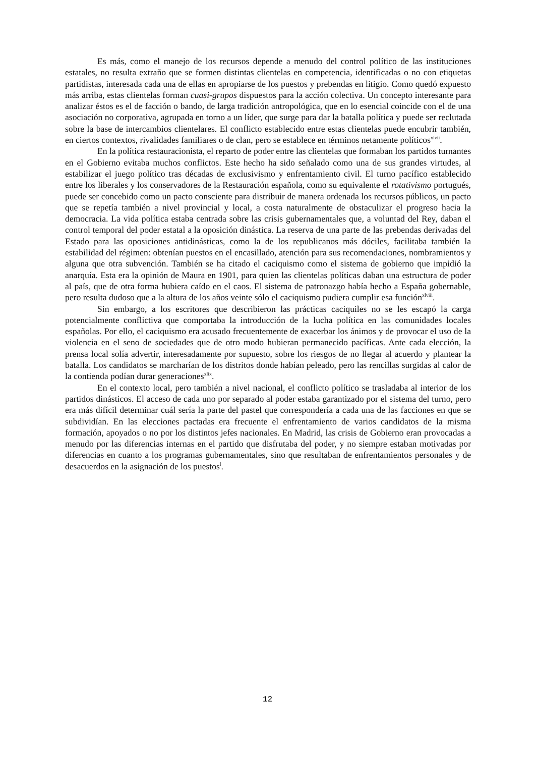Es más, como el manejo de los recursos depende a menudo del control político de las instituciones estatales, no resulta extraño que se formen distintas clientelas en competencia, identificadas o no con etiquetas partidistas, interesada cada una de ellas en apropiarse de los puestos y prebendas en litigio. Como quedó expuesto más arriba, estas clientelas forman cuasi-grupos dispuestos para la acción colectiva. Un concepto interesante para analizar éstos es el de facción o bando, de larga tradición antropológica, que en lo esencial coincide con el de una asociación no corporativa, agrupada en torno a un líder, que surge para dar la batalla política y puede ser reclutada sobre la base de intercambios clientelares. El conflicto establecido entre estas clientelas puede encubrir también, en ciertos contextos, rivalidades familiares o de clan, pero se establece en términos netamente políticos<sup>xlvii</sup>.
En la política restauracionista, el reparto de poder entre las clientelas que formaban los partidos turnantes en el Gobierno evitaba muchos conflictos. Este hecho ha sido señalado como una de sus grandes virtudes, al estabilizar el juego político tras décadas de exclusivismo y enfrentamiento civil. El turno pacífico establecido entre los liberales y los conservadores de la Restauración española, como su equivalente el rotativismo portugués, puede ser concebido como un pacto consciente para distribuir de manera ordenada los recursos públicos, un pacto que se repetía también a nivel provincial y local, a costa naturalmente de obstaculizar el progreso hacia la democracia. La vida política estaba centrada sobre las crisis gubernamentales que, a voluntad del Rey, daban el control temporal del poder estatal a la oposición dinástica. La reserva de una parte de las prebendas derivadas del Estado para las oposiciones antidinásticas, como la de los republicanos más dóciles, facilitaba también la estabilidad del régimen: obtenían puestos en el encasillado, atención para sus recomendaciones, nombramientos y alguna que otra subvención. También se ha citado el caciquismo como el sistema de gobierno que impidió la anarquía. Esta era la opinión de Maura en 1901, para quien las clientelas políticas daban una estructura de poder al país, que de otra forma hubiera caído en el caos. El sistema de patronazgo había hecho a España gobernable, pero resulta dudoso que a la altura de los años veinte sólo el caciquismo pudiera cumplir esa función<sup>xlviii</sup>.
Sin embargo, a los escritores que describieron las prácticas caciquiles no se les escapó la carga potencialmente conflictiva que comportaba la introducción de la lucha política en las comunidades locales españolas. Por ello, el caciquismo era acusado frecuentemente de exacerbar los ánimos y de provocar el uso de la violencia en el seno de sociedades que de otro modo hubieran permanecido pacíficas. Ante cada elección, la prensa local solía advertir, interesadamente por supuesto, sobre los riesgos de no llegar al acuerdo y plantear la batalla. Los candidatos se marcharían de los distritos donde habían peleado, pero las rencillas surgidas al calor de la contienda podían durar generaciones<sup>xlix</sup>.
En el contexto local, pero también a nivel nacional, el conflicto político se trasladaba al interior de los partidos dinásticos. El acceso de cada uno por separado al poder estaba garantizado por el sistema del turno, pero era más difícil determinar cuál sería la parte del pastel que correspondería a cada una de las facciones en que se subdividían. En las elecciones pactadas era frecuente el enfrentamiento de varios candidatos de la misma formación, apoyados o no por los distintos jefes nacionales. En Madrid, las crisis de Gobierno eran provocadas a menudo por las diferencias internas en el partido que disfrutaba del poder, y no siempre estaban motivadas por diferencias en cuanto a los programas gubernamentales, sino que resultaban de enfrentamientos personales y de desacuerdos en la asignación de los puestos<sup>l</sup>.
12